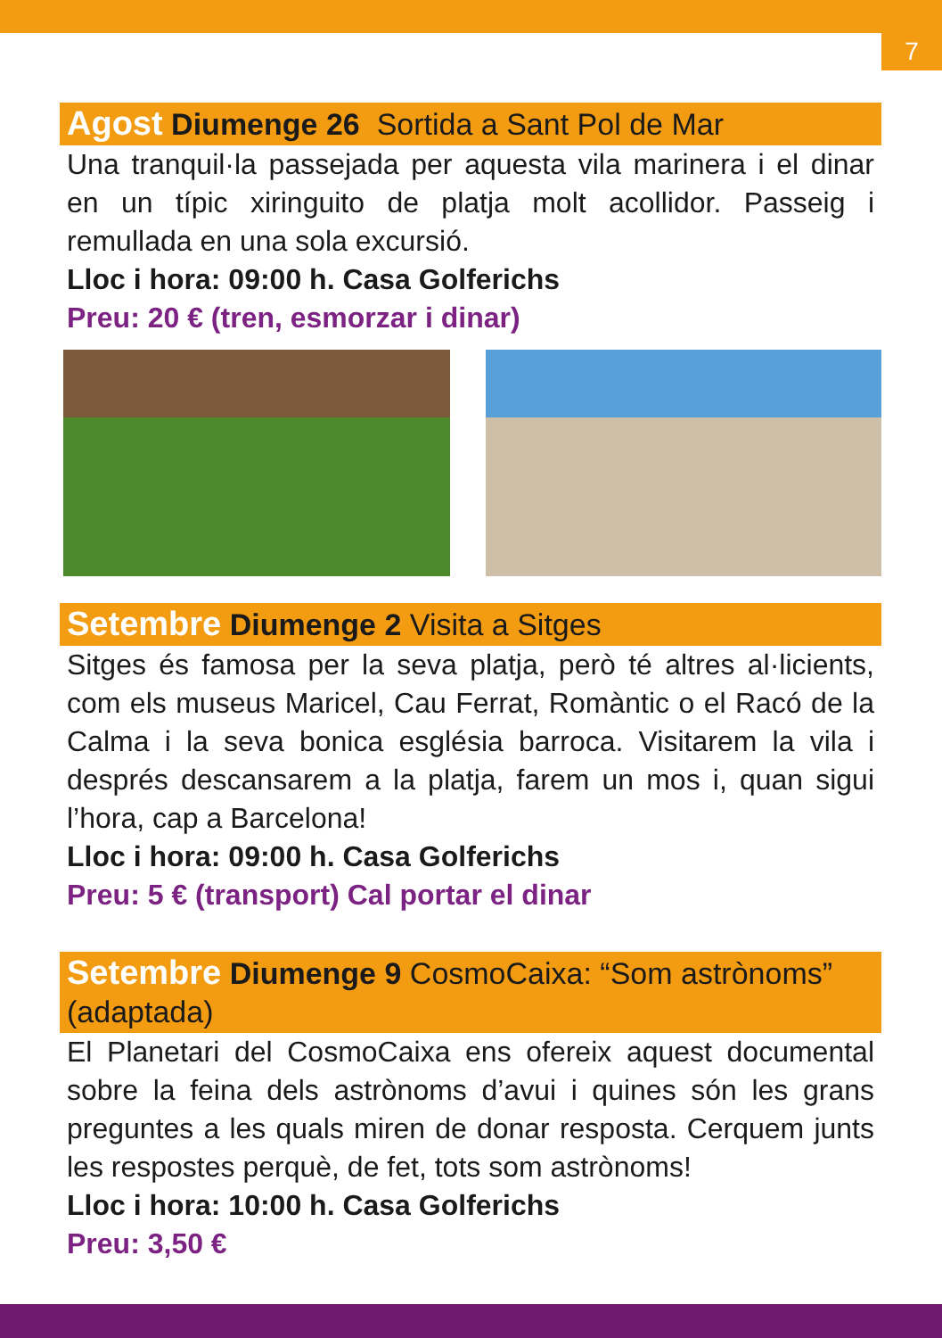7
Agost Diumenge 26 Sortida a Sant Pol de Mar
Una tranquil·la passejada per aquesta vila marinera i el dinar en un típic xiringuito de platja molt acollidor. Passeig i remullada en una sola excursió.
Lloc i hora: 09:00 h. Casa Golferichs
Preu: 20 € (tren, esmorzar i dinar)
Setembre Diumenge 2 Visita a Sitges
Sitges és famosa per la seva platja, però té altres al·licients, com els museus Maricel, Cau Ferrat, Romàntic o el Racó de la Calma i la seva bonica església barroca. Visitarem la vila i després descansarem a la platja, farem un mos i, quan sigui l’hora, cap a Barcelona!
Lloc i hora: 09:00 h. Casa Golferichs
Preu: 5 € (transport) Cal portar el dinar
Setembre Diumenge 9 CosmoCaixa: “Som astrònoms” (adaptada)
El Planetari del CosmoCaixa ens ofereix aquest documental sobre la feina dels astrònoms d’avui i quines són les grans preguntes a les quals miren de donar resposta. Cerquem junts les respostes perquè, de fet, tots som astrònoms!
Lloc i hora: 10:00 h. Casa Golferichs
Preu: 3,50 €